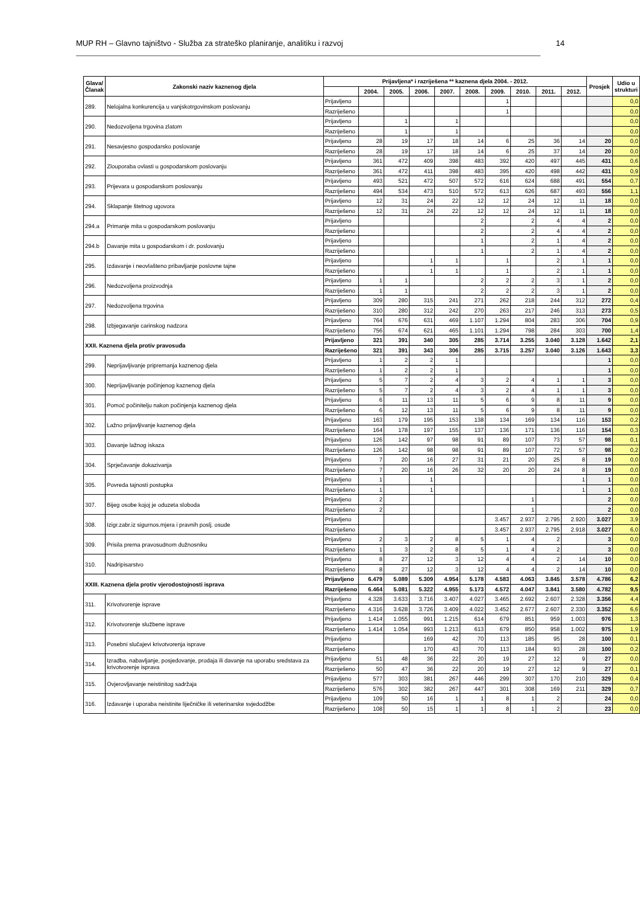MUP RH – Glavno tajništvo - Služba za strateško planiranje, analitiku i razvoj 14
| Glava/ Članak | Zakonski naziv kaznenog djela | Prijavljena* i razriješena ** kaznena djela 2004. - 2012. | | | | | | | | | | Prosjek | Udio u strukturi |
| --- | --- | --- | --- | --- | --- | --- | --- | --- | --- | --- | --- | --- | --- |
| | | | 2004. | 2005. | 2006. | 2007. | 2008. | 2009. | 2010. | 2011. | 2012. | | |
| 289. | Nelojalna konkurencija u vanjskotrgovinskom poslovanju | Prijavljeno | | | | | | 1 | | | | | 0,0 |
| | | Razriješeno | | | | | | 1 | | | | | 0,0 |
| 290. | Nedozvoljena trgovina zlatom | Prijavljeno | | 1 | | 1 | | | | | | | 0,0 |
| | | Razriješeno | | 1 | | 1 | | | | | | | 0,0 |
| 291. | Nesavjesno gospodarsko poslovanje | Prijavljeno | 28 | 19 | 17 | 18 | 14 | 6 | 25 | 36 | 14 | 20 | 0,0 |
| | | Razriješeno | 28 | 19 | 17 | 18 | 14 | 6 | 25 | 37 | 14 | 20 | 0,0 |
| 292. | Zlouporaba ovlasti u gospodarskom poslovanju | Prijavljeno | 361 | 472 | 409 | 398 | 483 | 392 | 420 | 497 | 445 | 431 | 0,6 |
| | | Razriješeno | 361 | 472 | 411 | 398 | 483 | 395 | 420 | 498 | 442 | 431 | 0,9 |
| 293. | Prijevara u gospodarskom poslovanju | Prijavljeno | 493 | 521 | 472 | 507 | 572 | 616 | 624 | 688 | 491 | 554 | 0,7 |
| | | Razriješeno | 494 | 534 | 473 | 510 | 572 | 613 | 626 | 687 | 493 | 556 | 1,1 |
| 294. | Sklapanje štetnog ugovora | Prijavljeno | 12 | 31 | 24 | 22 | 12 | 12 | 24 | 12 | 11 | 18 | 0,0 |
| | | Razriješeno | 12 | 31 | 24 | 22 | 12 | 12 | 24 | 12 | 11 | 18 | 0,0 |
| 294.a | Primanje mita u gospodarskom poslovanju | Prijavljeno | | | | | 2 | | 2 | 4 | 4 | 2 | 0,0 |
| | | Razriješeno | | | | | 2 | | 2 | 4 | 4 | 2 | 0,0 |
| 294.b | Davanje mita u gospodarskom i dr. poslovanju | Prijavljeno | | | | | 1 | | 2 | 1 | 4 | 2 | 0,0 |
| | | Razriješeno | | | | | 1 | | 2 | 1 | 4 | 2 | 0,0 |
| 295. | Izdavanje i neovlašteno pribavljanje poslovne tajne | Prijavljeno | | | 1 | 1 | | 1 | | 2 | 1 | 1 | 0,0 |
| | | Razriješeno | | | 1 | 1 | | 1 | | 2 | 1 | 1 | 0,0 |
| 296. | Nedozvoljena proizvodnja | Prijavljeno | 1 | 1 | | | 2 | 2 | 2 | 3 | 1 | 2 | 0,0 |
| | | Razriješeno | 1 | 1 | | | 2 | 2 | 2 | 3 | 1 | 2 | 0,0 |
| 297. | Nedozvoljena trgovina | Prijavljeno | 309 | 280 | 315 | 241 | 271 | 262 | 218 | 244 | 312 | 272 | 0,4 |
| | | Razriješeno | 310 | 280 | 312 | 242 | 270 | 263 | 217 | 246 | 313 | 273 | 0,5 |
| 298. | Izbjegavanje carinskog nadzora | Prijavljeno | 764 | 676 | 631 | 469 | 1.107 | 1.294 | 804 | 283 | 306 | 704 | 0,9 |
| | | Razriješeno | 756 | 674 | 621 | 465 | 1.101 | 1.294 | 798 | 284 | 303 | 700 | 1,4 |
| XXII. Kaznena djela protiv pravosuđa | | Prijavljeno | 321 | 391 | 340 | 305 | 285 | 3.714 | 3.255 | 3.040 | 3.128 | 1.642 | 2,1 |
| | | Razriješeno | 321 | 391 | 343 | 306 | 285 | 3.715 | 3.257 | 3.040 | 3.126 | 1.643 | 3,3 |
| 299. | Neprijavljivanje pripremanja kaznenog djela | Prijavljeno | 1 | 2 | 2 | 1 | | | | | | 1 | 0,0 |
| | | Razriješeno | 1 | 2 | 2 | 1 | | | | | | 1 | 0,0 |
| 300. | Neprijavljivanje počinjenog kaznenog djela | Prijavljeno | 5 | 7 | 2 | 4 | 3 | 2 | 4 | 1 | 1 | 3 | 0,0 |
| | | Razriješeno | 5 | 7 | 2 | 4 | 3 | 2 | 4 | 1 | 1 | 3 | 0,0 |
| 301. | Pomoć počinitelju nakon počinjenja kaznenog djela | Prijavljeno | 6 | 11 | 13 | 11 | 5 | 6 | 9 | 8 | 11 | 9 | 0,0 |
| | | Razriješeno | 6 | 12 | 13 | 11 | 5 | 6 | 9 | 8 | 11 | 9 | 0,0 |
| 302. | Lažno prijavljivanje kaznenog djela | Prijavljeno | 163 | 179 | 195 | 153 | 138 | 134 | 169 | 134 | 116 | 153 | 0,2 |
| | | Razriješeno | 164 | 178 | 197 | 155 | 137 | 136 | 171 | 136 | 116 | 154 | 0,3 |
| 303. | Davanje lažnog iskaza | Prijavljeno | 126 | 142 | 97 | 98 | 91 | 89 | 107 | 73 | 57 | 98 | 0,1 |
| | | Razriješeno | 126 | 142 | 98 | 98 | 91 | 89 | 107 | 72 | 57 | 98 | 0,2 |
| 304. | Sprječavanje dokazivanja | Prijavljeno | 7 | 20 | 16 | 27 | 31 | 21 | 20 | 25 | 8 | 19 | 0,0 |
| | | Razriješeno | 7 | 20 | 16 | 26 | 32 | 20 | 20 | 24 | 8 | 19 | 0,0 |
| 305. | Povreda tajnosti postupka | Prijavljeno | 1 | | 1 | | | | | | 1 | 1 | 0,0 |
| | | Razriješeno | 1 | | 1 | | | | | | 1 | 1 | 0,0 |
| 307. | Bijeg osobe kojoj je oduzeta sloboda | Prijavljeno | 2 | | | | | | 1 | | | 2 | 0,0 |
| | | Razriješeno | 2 | | | | | | 1 | | | 2 | 0,0 |
| 308. | Izigr.zabr.iz sigurnos.mjera i pravnih poslj. osude | Prijavljeno | | | | | | 3.457 | 2.937 | 2.795 | 2.920 | 3.027 | 3,9 |
| | | Razriješeno | | | | | | 3.457 | 2.937 | 2.795 | 2.918 | 3.027 | 6,0 |
| 309. | Prisila prema pravosudnom dužnosniku | Prijavljeno | 2 | 3 | 2 | 8 | 5 | 1 | 4 | 2 | | 3 | 0,0 |
| | | Razriješeno | 1 | 3 | 2 | 8 | 5 | 1 | 4 | 2 | | 3 | 0,0 |
| 310. | Nadripisarstvo | Prijavljeno | 8 | 27 | 12 | 3 | 12 | 4 | 4 | 2 | 14 | 10 | 0,0 |
| | | Razriješeno | 8 | 27 | 12 | 3 | 12 | 4 | 4 | 2 | 14 | 10 | 0,0 |
| XXIII. Kaznena djela protiv vjerodostojnosti isprava | | Prijavljeno | 6.479 | 5.089 | 5.309 | 4.954 | 5.178 | 4.583 | 4.063 | 3.845 | 3.578 | 4.786 | 6,2 |
| | | Razriješeno | 6.464 | 5.081 | 5.322 | 4.955 | 5.173 | 4.572 | 4.047 | 3.841 | 3.580 | 4.782 | 9,5 |
| 311. | Krivotvorenje isprave | Prijavljeno | 4.328 | 3.633 | 3.716 | 3.407 | 4.027 | 3.465 | 2.692 | 2.607 | 2.328 | 3.356 | 4,4 |
| | | Razriješeno | 4.316 | 3.628 | 3.726 | 3.409 | 4.022 | 3.452 | 2.677 | 2.607 | 2.330 | 3.352 | 6,6 |
| 312. | Krivotvorenje službene isprave | Prijavljeno | 1.414 | 1.055 | 991 | 1.215 | 614 | 679 | 851 | 959 | 1.003 | 976 | 1,3 |
| | | Razriješeno | 1.414 | 1.054 | 993 | 1.213 | 613 | 679 | 850 | 958 | 1.002 | 975 | 1,9 |
| 313. | Posebni slučajevi krivotvorenja isprave | Prijavljeno | | | 169 | 42 | 70 | 113 | 185 | 95 | 28 | 100 | 0,1 |
| | | Razriješeno | | | 170 | 43 | 70 | 113 | 184 | 93 | 28 | 100 | 0,2 |
| 314. | Izradba, nabavljanje, posjedovanje, prodaja ili davanje na uporabu sredstava za krivotvorenje isprava | Prijavljeno | 51 | 48 | 36 | 22 | 20 | 19 | 27 | 12 | 9 | 27 | 0,0 |
| | | Razriješeno | 50 | 47 | 36 | 22 | 20 | 19 | 27 | 12 | 9 | 27 | 0,1 |
| 315. | Ovjerovljavanje neistinitog sadržaja | Prijavljeno | 577 | 303 | 381 | 267 | 446 | 299 | 307 | 170 | 210 | 329 | 0,4 |
| | | Razriješeno | 576 | 302 | 382 | 267 | 447 | 301 | 308 | 169 | 211 | 329 | 0,7 |
| 316. | Izdavanje i uporaba neistinite liječničke ili veterinarske svjedodžbe | Prijavljeno | 109 | 50 | 16 | 1 | 1 | 8 | 1 | 2 | | 24 | 0,0 |
| | | Razriješeno | 108 | 50 | 15 | 1 | 1 | 8 | 1 | 2 | | 23 | 0,0 |